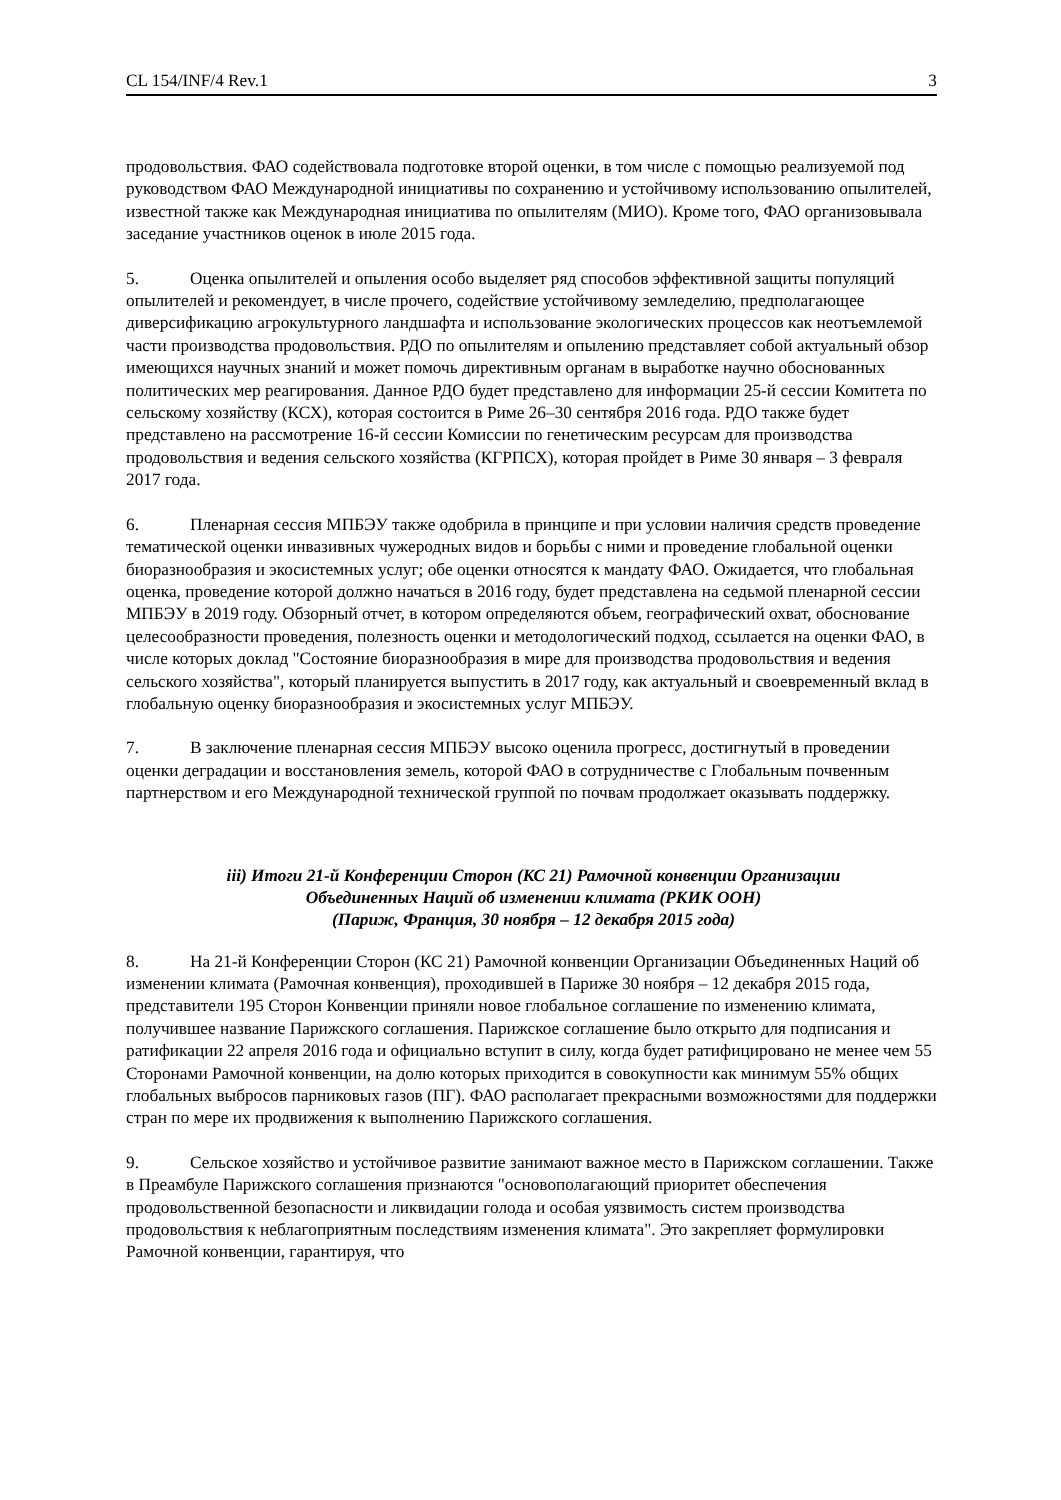CL 154/INF/4 Rev.1 3
продовольствия. ФАО содействовала подготовке второй оценки, в том числе с помощью реализуемой под руководством ФАО Международной инициативы по сохранению и устойчивому использованию опылителей, известной также как Международная инициатива по опылителям (МИО). Кроме того, ФАО организовывала заседание участников оценок в июле 2015 года.
5. Оценка опылителей и опыления особо выделяет ряд способов эффективной защиты популяций опылителей и рекомендует, в числе прочего, содействие устойчивому земледелию, предполагающее диверсификацию агрокультурного ландшафта и использование экологических процессов как неотъемлемой части производства продовольствия. РДО по опылителям и опылению представляет собой актуальный обзор имеющихся научных знаний и может помочь директивным органам в выработке научно обоснованных политических мер реагирования. Данное РДО будет представлено для информации 25-й сессии Комитета по сельскому хозяйству (КСХ), которая состоится в Риме 26–30 сентября 2016 года. РДО также будет представлено на рассмотрение 16-й сессии Комиссии по генетическим ресурсам для производства продовольствия и ведения сельского хозяйства (КГРПСХ), которая пройдет в Риме 30 января – 3 февраля 2017 года.
6. Пленарная сессия МПБЭУ также одобрила в принципе и при условии наличия средств проведение тематической оценки инвазивных чужеродных видов и борьбы с ними и проведение глобальной оценки биоразнообразия и экосистемных услуг; обе оценки относятся к мандату ФАО. Ожидается, что глобальная оценка, проведение которой должно начаться в 2016 году, будет представлена на седьмой пленарной сессии МПБЭУ в 2019 году. Обзорный отчет, в котором определяются объем, географический охват, обоснование целесообразности проведения, полезность оценки и методологический подход, ссылается на оценки ФАО, в числе которых доклад "Состояние биоразнообразия в мире для производства продовольствия и ведения сельского хозяйства", который планируется выпустить в 2017 году, как актуальный и своевременный вклад в глобальную оценку биоразнообразия и экосистемных услуг МПБЭУ.
7. В заключение пленарная сессия МПБЭУ высоко оценила прогресс, достигнутый в проведении оценки деградации и восстановления земель, которой ФАО в сотрудничестве с Глобальным почвенным партнерством и его Международной технической группой по почвам продолжает оказывать поддержку.
iii) Итоги 21-й Конференции Сторон (КС 21) Рамочной конвенции Организации
Объединенных Наций об изменении климата (РКИК ООН)
(Париж, Франция, 30 ноября – 12 декабря 2015 года)
8. На 21-й Конференции Сторон (КС 21) Рамочной конвенции Организации Объединенных Наций об изменении климата (Рамочная конвенция), проходившей в Париже 30 ноября – 12 декабря 2015 года, представители 195 Сторон Конвенции приняли новое глобальное соглашение по изменению климата, получившее название Парижского соглашения. Парижское соглашение было открыто для подписания и ратификации 22 апреля 2016 года и официально вступит в силу, когда будет ратифицировано не менее чем 55 Сторонами Рамочной конвенции, на долю которых приходится в совокупности как минимум 55% общих глобальных выбросов парниковых газов (ПГ). ФАО располагает прекрасными возможностями для поддержки стран по мере их продвижения к выполнению Парижского соглашения.
9. Сельское хозяйство и устойчивое развитие занимают важное место в Парижском соглашении. Также в Преамбуле Парижского соглашения признаются "основополагающий приоритет обеспечения продовольственной безопасности и ликвидации голода и особая уязвимость систем производства продовольствия к неблагоприятным последствиям изменения климата". Это закрепляет формулировки Рамочной конвенции, гарантируя, что